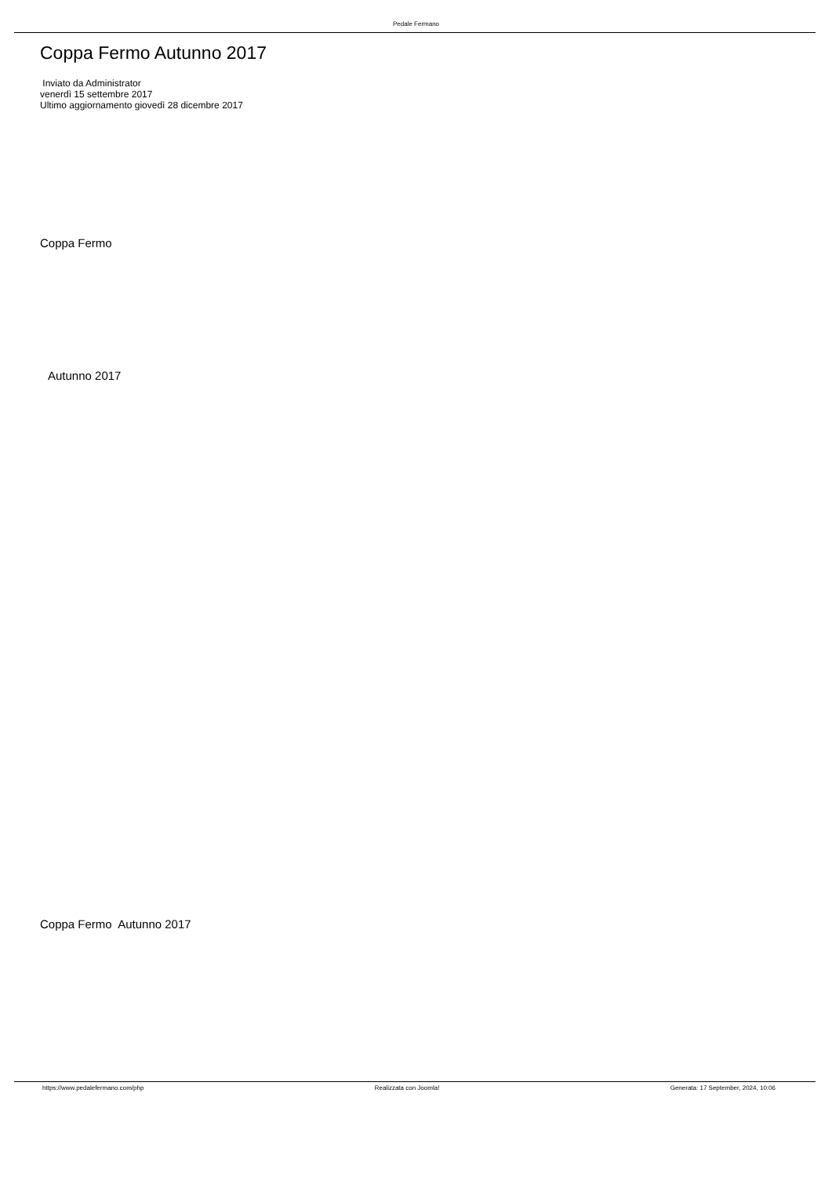Pedale Fermano
Coppa Fermo Autunno 2017
Inviato da Administrator
venerdì 15 settembre 2017
Ultimo aggiornamento giovedì 28 dicembre 2017
Coppa Fermo
Autunno 2017
Coppa Fermo Autunno 2017
https://www.pedalefermano.com/php Realizzata con Joomla! Generata: 17 September, 2024, 10:06